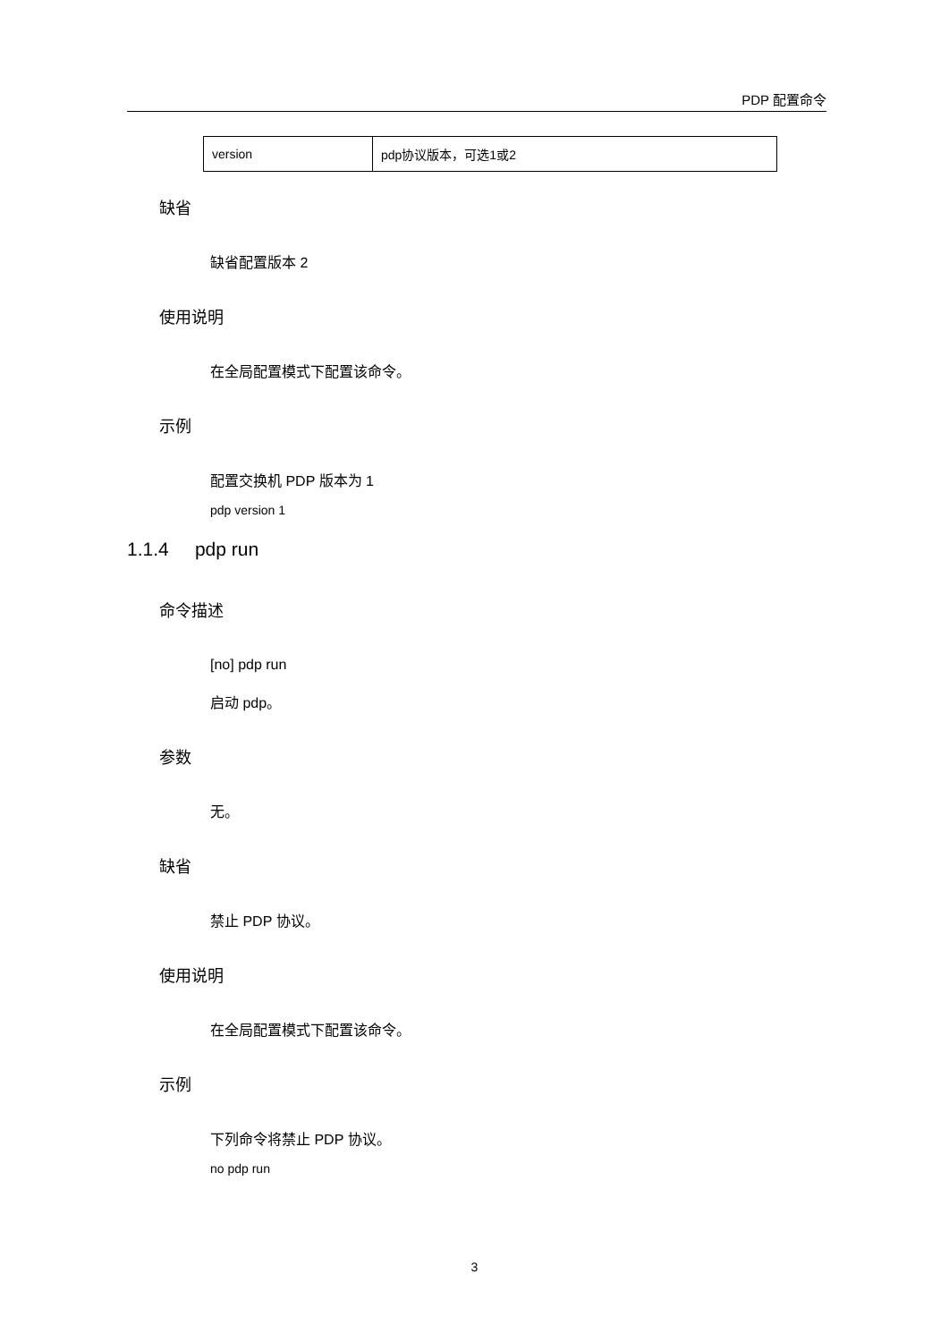PDP 配置命令
| version | pdp协议版本，可选1或2 |
缺省
缺省配置版本 2
使用说明
在全局配置模式下配置该命令。
示例
配置交换机 PDP 版本为 1
pdp version 1
1.1.4 pdp run
命令描述
[no] pdp run
启动 pdp。
参数
无。
缺省
禁止 PDP 协议。
使用说明
在全局配置模式下配置该命令。
示例
下列命令将禁止 PDP 协议。
no pdp run
3